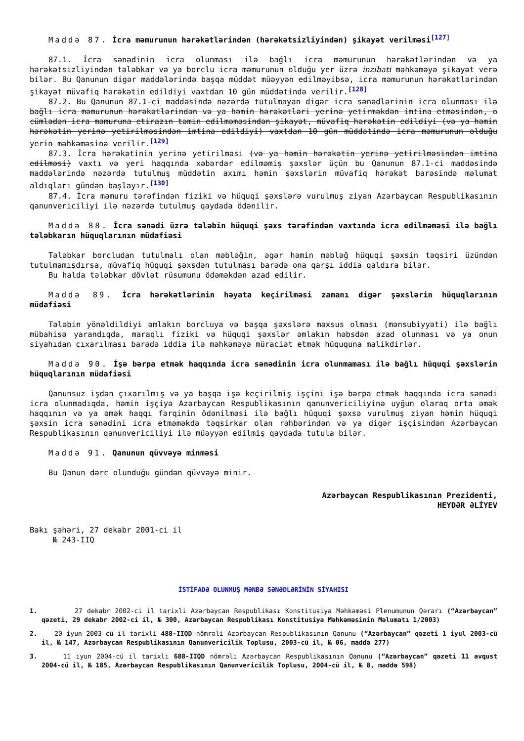Maddə 87. İcra məmurunun hərəkətlərindən (hərəkətsizliyindən) şikayət verilməsi<sup>[127]</sup>
87.1. İcra sənədinin icra olunması ilə bağlı icra məmurunun hərəkətlərindən və ya hərəkətsizliyindən tələbkar və ya borclu icra məmurunun olduğu yer üzrə inzibati məhkəməyə şikayət verə bilər. Bu Qanunun digər maddələrində başqa müddət müəyyən edilməyibsə, icra məmurunun hərəkətlərindən şikayət müvafiq hərəkətin edildiyi vaxtdan 10 gün müddətində verilir.<sup>[128]</sup>
87.2. Bu Qanunun 87.1-ci maddəsində nəzərdə tutulmayan digər icra sənədlərinin icra olunması ilə bağlı icra məmurunun hərəkətlərindən və ya həmin hərəkətləri yerinə yetirməkdən imtina etməsindən, o cümlədən icra məmuruna etirazın təmin edilməməsindən şikayət, müvafiq hərəkətin edildiyi (və ya həmin hərəkətin yerinə yetirilməsindən imtina edildiyi) vaxtdan 10 gün müddətində icra məmurunun olduğu yerin məhkəməsinə verilir.<sup>[129]</sup>
87.3. İcra hərəkətinin yerinə yetirilməsi (və ya həmin hərəkətin yerinə yetirilməsindən imtina edilməsi) vaxtı və yeri haqqında xəbərdar edilməmiş şəxslər üçün bu Qanunun 87.1-ci maddəsində maddələrində nəzərdə tutulmuş müddətin axımı həmin şəxslərin müvafiq hərəkət barəsində məlumat aldıqları gündən başlayır.<sup>[130]</sup>
87.4. İcra məmuru tərəfindən fiziki və hüquqi şəxslərə vurulmuş ziyan Azərbaycan Respublikasının qanunvericiliyi ilə nəzərdə tutulmuş qaydada ödənilir.
Maddə 88. İcra sənədi üzrə tələbin hüquqi şəxs tərəfindən vaxtında icra edilməməsi ilə bağlı tələbkarın hüquqlarının müdafiəsi
Tələbkar borcludan tutulmalı olan məbləğin, əgər həmin məbləğ hüquqi şəxsin təqsiri üzündən tutulmamışdırsa, müvafiq hüquqi şəxsdən tutulması barədə ona qarşı iddia qaldıra bilər.
Bu halda tələbkar dövlət rüsumunu ödəməkdən azad edilir.
Maddə 89. İcra hərəkətlərinin həyata keçirilməsi zamanı digər şəxslərin hüquqlarının müdafiəsi
Tələbin yönəldildiyi əmlakın borcluya və başqa şəxslərə məxsus olması (mənsubiyyəti) ilə bağlı mübahisə yarandıqda, maraqlı fiziki və hüquqi şəxslər əmlakın həbsdən azad olunması və ya onun siyahıdan çıxarılması barədə iddia ilə məhkəməyə müraciət etmək hüququna malikdirlər.
Maddə 90. İşə bərpa etmək haqqında icra sənədinin icra olunmaması ilə bağlı hüquqi şəxslərin hüquqlarının müdafiəsi
Qanunsuz işdən çıxarılmış və ya başqa işə keçirilmiş işçini işə bərpa etmək haqqında icra sənədi icra olunmadıqda, həmin işçiyə Azərbaycan Respublikasının qanunvericiliyinə uyğun olaraq orta əmək haqqının və ya əmək haqqı fərqinin ödənilməsi ilə bağlı hüquqi şəxsə vurulmuş ziyan həmin hüquqi şəxsin icra sənədini icra etməməkdə təqsirkar olan rəhbərindən və ya digər işçisindən Azərbaycan Respublikasının qanunvericiliyi ilə müəyyən edilmiş qaydada tutula bilər.
Maddə 91. Qanunun qüvvəyə minməsi
Bu Qanun dərc olunduğu gündən qüvvəyə minir.
Azərbaycan Respublikasının Prezidenti,
HEYDƏR ƏLİYEV
Bakı şəhəri, 27 dekabr 2001-ci il
№ 243-IIQ
İSTİFADƏ OLUNMUŞ MƏNBƏ SƏNƏDLƏRİNİN SİYAHISI
1. 27 dekabr 2002-ci il tarixli Azərbaycan Respublikası Konstitusiya Məhkəməsi Plenumunun Qərarı (“Azərbaycan” qəzeti, 29 dekabr 2002-ci il, № 300, Azərbaycan Respublikası Konstitusiya Məhkəməsinin Məlumatı 1/2003)
2. 20 iyun 2003-cü il tarixli 488-IIQD nömrəli Azərbaycan Respublikasının Qanunu (“Azərbaycan” qəzeti 1 iyul 2003-cü il, № 147, Azərbaycan Respublikasının Qanunvericilik Toplusu, 2003-cü il, № 06, maddə 277)
3. 11 iyun 2004-cü il tarixli 688-IIQD nömrəli Azərbaycan Respublikasının Qanunu (“Azərbaycan” qəzeti 11 avqust 2004-cü il, № 185, Azərbaycan Respublikasının Qanunvericilik Toplusu, 2004-cü il, № 8, maddə 598)